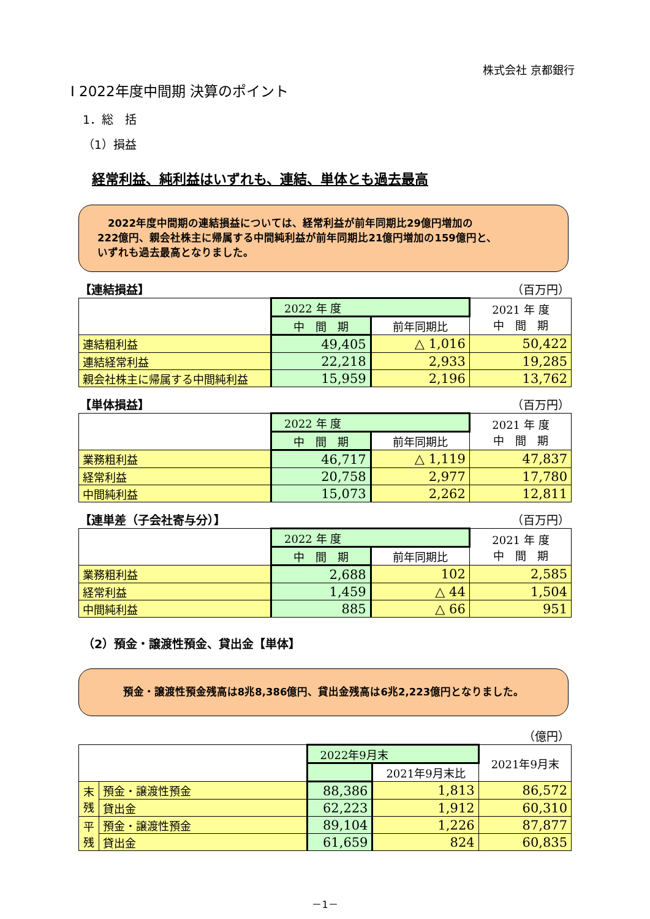株式会社 京都銀行
Ⅰ 2022年度中間期 決算のポイント
1．総　括
（1）損益
経常利益、純利益はいずれも、連結、単体とも過去最高
　2022年度中間期の連結損益については、経常利益が前年同期比29億円増加の
222億円、親会社株主に帰属する中間純利益が前年同期比21億円増加の159億円と、
いずれも過去最高となりました。
【連結損益】 （百万円）
| | 2022 年 度 | | 2021 年 度 中 間 期 |
| --- | --- | --- | --- |
| | 中 間 期 | 前年同期比 | |
| 連結粗利益 | 49,405 | △ 1,016 | 50,422 |
| 連結経常利益 | 22,218 | 2,933 | 19,285 |
| 親会社株主に帰属する中間純利益 | 15,959 | 2,196 | 13,762 |
【単体損益】 （百万円）
| | 2022 年 度 | | 2021 年 度 中 間 期 |
| --- | --- | --- | --- |
| | 中 間 期 | 前年同期比 | |
| 業務粗利益 | 46,717 | △ 1,119 | 47,837 |
| 経常利益 | 20,758 | 2,977 | 17,780 |
| 中間純利益 | 15,073 | 2,262 | 12,811 |
【連単差（子会社寄与分）】 （百万円）
| | 2022 年 度 | | 2021 年 度 中 間 期 |
| --- | --- | --- | --- |
| | 中 間 期 | 前年同期比 | |
| 業務粗利益 | 2,688 | 102 | 2,585 |
| 経常利益 | 1,459 | △ 44 | 1,504 |
| 中間純利益 | 885 | △ 66 | 951 |
（2）預金・譲渡性預金、貸出金【単体】
預金・譲渡性預金残高は8兆8,386億円、貸出金残高は6兆2,223億円となりました。
（億円）
| | | 2022年9月末 | | 2021年9月末 |
| --- | --- | --- | --- | --- |
| | | | 2021年9月末比 | |
| 末 残 | 預金・譲渡性預金 | 88,386 | 1,813 | 86,572 |
| | 貸出金 | 62,223 | 1,912 | 60,310 |
| 平 残 | 預金・譲渡性預金 | 89,104 | 1,226 | 87,877 |
| | 貸出金 | 61,659 | 824 | 60,835 |
－1－